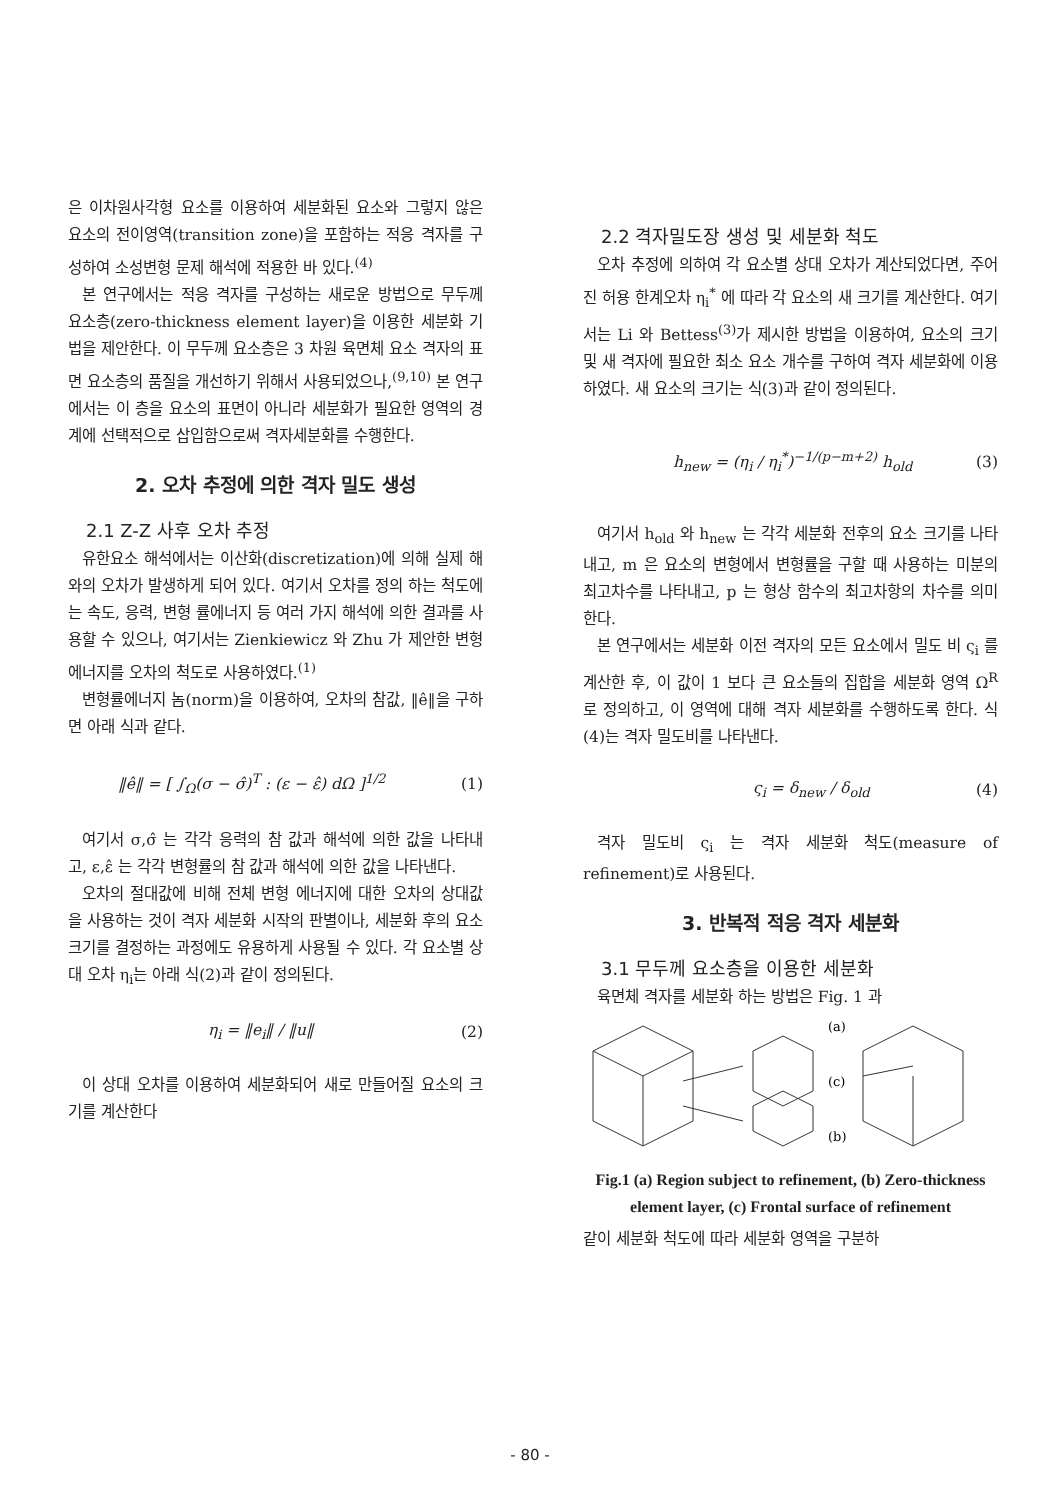은 이차원사각형 요소를 이용하여 세분화된 요소와 그렇지 않은 요소의 전이영역(transition zone)을 포함하는 적응 격자를 구성하여 소성변형 문제 해석에 적용한 바 있다.<sup>(4)</sup>
본 연구에서는 적응 격자를 구성하는 새로운 방법으로 무두께 요소층(zero-thickness element layer)을 이용한 세분화 기법을 제안한다. 이 무두께 요소층은 3 차원 육면체 요소 격자의 표면 요소층의 품질을 개선하기 위해서 사용되었으나,<sup>(9,10)</sup> 본 연구에서는 이 층을 요소의 표면이 아니라 세분화가 필요한 영역의 경계에 선택적으로 삽입함으로써 격자세분화를 수행한다.
2. 오차 추정에 의한 격자 밀도 생성
2.1 Z-Z 사후 오차 추정
유한요소 해석에서는 이산화(discretization)에 의해 실제 해와의 오차가 발생하게 되어 있다. 여기서 오차를 정의 하는 척도에는 속도, 응력, 변형 률에너지 등 여러 가지 해석에 의한 결과를 사용할 수 있으나, 여기서는 Zienkiewicz 와 Zhu 가 제안한 변형 에너지를 오차의 척도로 사용하였다.<sup>(1)</sup>
변형률에너지 놈(norm)을 이용하여, 오차의 참값, ‖ê‖을 구하면 아래 식과 같다.
‖ê‖ = [ ∫<sub>Ω</sub>(σ − σ̂)<sup>T</sup> : (ε − ε̂) dΩ ]<sup>1/2</sup> (1)
여기서 σ,σ̂ 는 각각 응력의 참 값과 해석에 의한 값을 나타내고, ε,ε̂ 는 각각 변형률의 참 값과 해석에 의한 값을 나타낸다.
오차의 절대값에 비해 전체 변형 에너지에 대한 오차의 상대값을 사용하는 것이 격자 세분화 시작의 판별이나, 세분화 후의 요소 크기를 결정하는 과정에도 유용하게 사용될 수 있다. 각 요소별 상대 오차 η<sub>i</sub>는 아래 식(2)과 같이 정의된다.
η<sub>i</sub> = ‖e<sub>i</sub>‖ / ‖u‖ (2)
이 상대 오차를 이용하여 세분화되어 새로 만들어질 요소의 크기를 계산한다
2.2 격자밀도장 생성 및 세분화 척도
오차 추정에 의하여 각 요소별 상대 오차가 계산되었다면, 주어진 허용 한계오차 η<sub>i</sub><sup>*</sup> 에 따라 각 요소의 새 크기를 계산한다. 여기서는 Li 와 Bettess<sup>(3)</sup>가 제시한 방법을 이용하여, 요소의 크기 및 새 격자에 필요한 최소 요소 개수를 구하여 격자 세분화에 이용하였다. 새 요소의 크기는 식(3)과 같이 정의된다.
h<sub>new</sub> = (η<sub>i</sub> / η<sub>i</sub><sup>*</sup>)<sup>−1/(p−m+2)</sup> h<sub>old</sub> (3)
여기서 h<sub>old</sub> 와 h<sub>new</sub> 는 각각 세분화 전후의 요소 크기를 나타내고, m 은 요소의 변형에서 변형률을 구할 때 사용하는 미분의 최고차수를 나타내고, p 는 형상 함수의 최고차항의 차수를 의미한다.
본 연구에서는 세분화 이전 격자의 모든 요소에서 밀도 비 ς<sub>i</sub> 를 계산한 후, 이 값이 1 보다 큰 요소들의 집합을 세분화 영역 Ω<sup>R</sup> 로 정의하고, 이 영역에 대해 격자 세분화를 수행하도록 한다. 식 (4)는 격자 밀도비를 나타낸다.
ς<sub>i</sub> = δ<sub>new</sub> / δ<sub>old</sub> (4)
격자 밀도비 ς<sub>i</sub> 는 격자 세분화 척도(measure of refinement)로 사용된다.
3. 반복적 적응 격자 세분화
3.1 무두께 요소층을 이용한 세분화
육면체 격자를 세분화 하는 방법은 Fig. 1 과
(a)
(c)
(b)
Fig.1 (a) Region subject to refinement, (b) Zero-thickness element layer, (c) Frontal surface of refinement
같이 세분화 척도에 따라 세분화 영역을 구분하
- 80 -